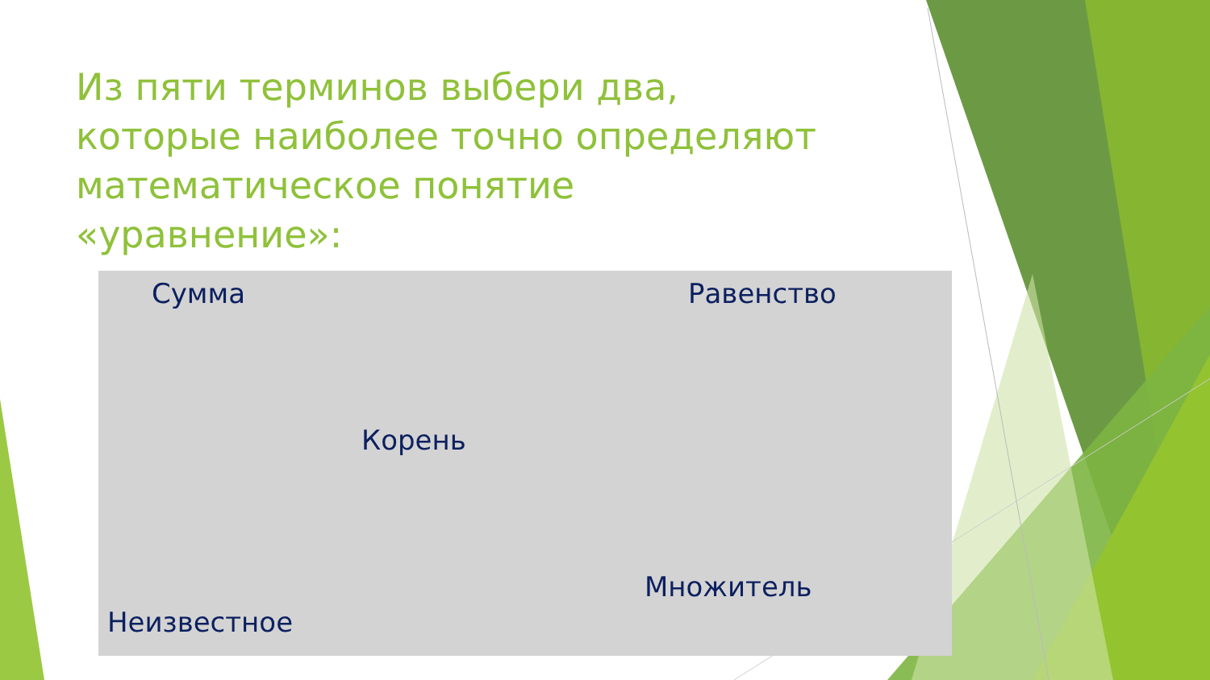Из пяти терминов выбери два, которые наиболее точно определяют математическое понятие «уравнение»:
Сумма Равенство
Корень
Множитель
Неизвестное